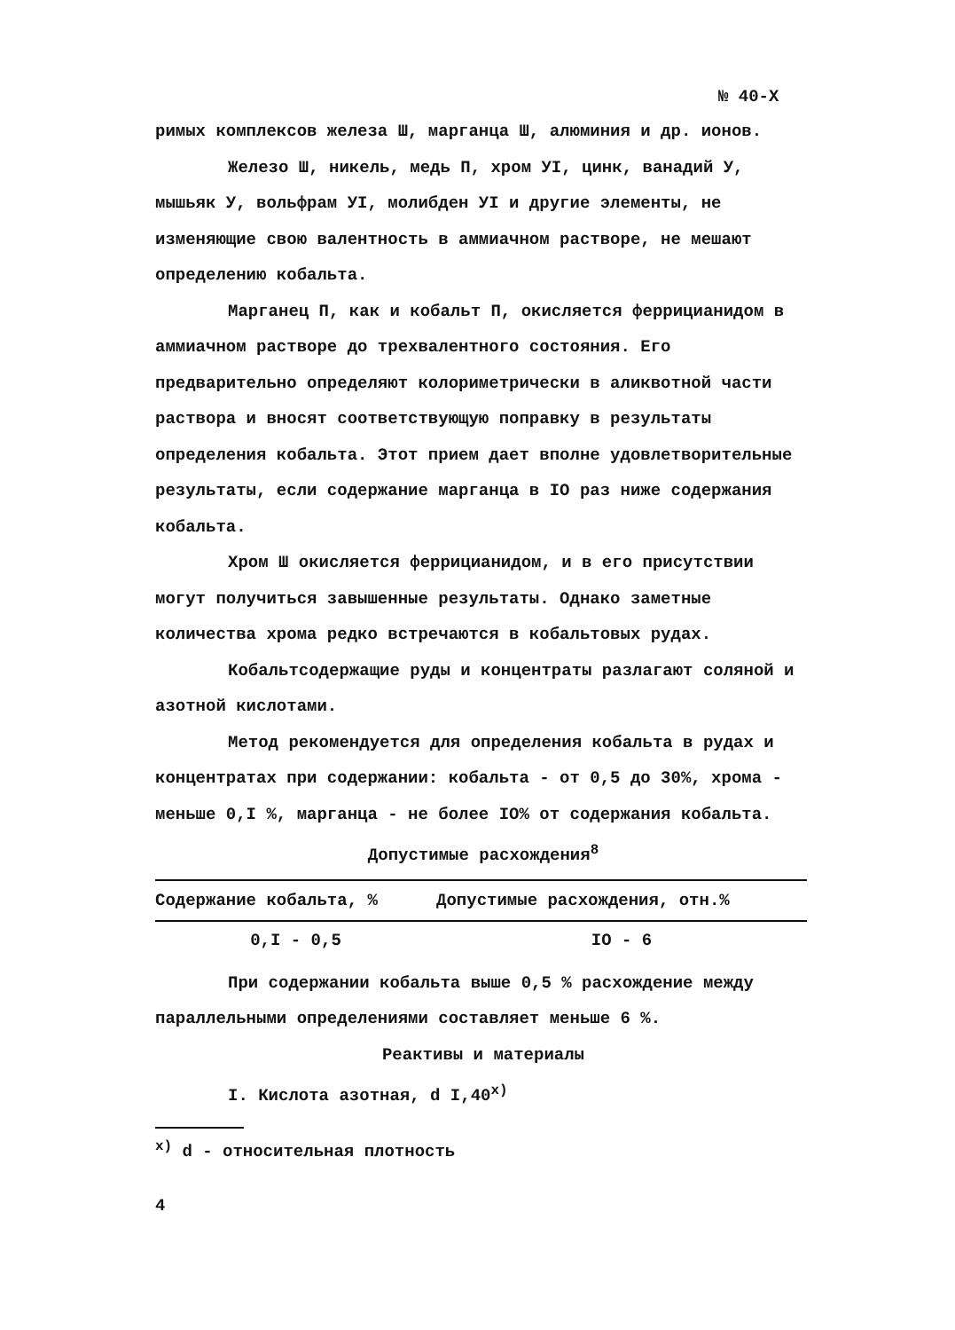№ 40-Х
римых комплексов железа Ш, марганца Ш, алюминия и др. ионов.
Железо Ш, никель, медь П, хром УI, цинк, ванадий У, мышьяк У, вольфрам УI, молибден УI и другие элементы, не изменяющие свою валентность в аммиачном растворе, не мешают определению кобальта.
Марганец П, как и кобальт П, окисляется феррицианидом в аммиачном растворе до трехвалентного состояния. Его предварительно определяют колориметрически в аликвотной части раствора и вносят соответствующую поправку в результаты определения кобальта. Этот прием дает вполне удовлетворительные результаты, если содержание марганца в IO раз ниже содержания кобальта.
Хром Ш окисляется феррицианидом, и в его присутствии могут получиться завышенные результаты. Однако заметные количества хрома редко встречаются в кобальтовых рудах.
Кобальтсодержащие руды и концентраты разлагают соляной и азотной кислотами.
Метод рекомендуется для определения кобальта в рудах и концентратах при содержании: кобальта - от 0,5 до 30%, хрома - меньше 0,I %, марганца - не более IO% от содержания кобальта.
Допустимые расхождения<sup>8</sup>
| Содержание кобальта, % | Допустимые расхождения, отн.% |
| --- | --- |
| 0,I - 0,5 | IO - 6 |
При содержании кобальта выше 0,5 % расхождение между параллельными определениями составляет меньше 6 %.
Реактивы и материалы
I. Кислота азотная, d I,40<sup>x)</sup>
<sup>x)</sup> d - относительная плотность
4